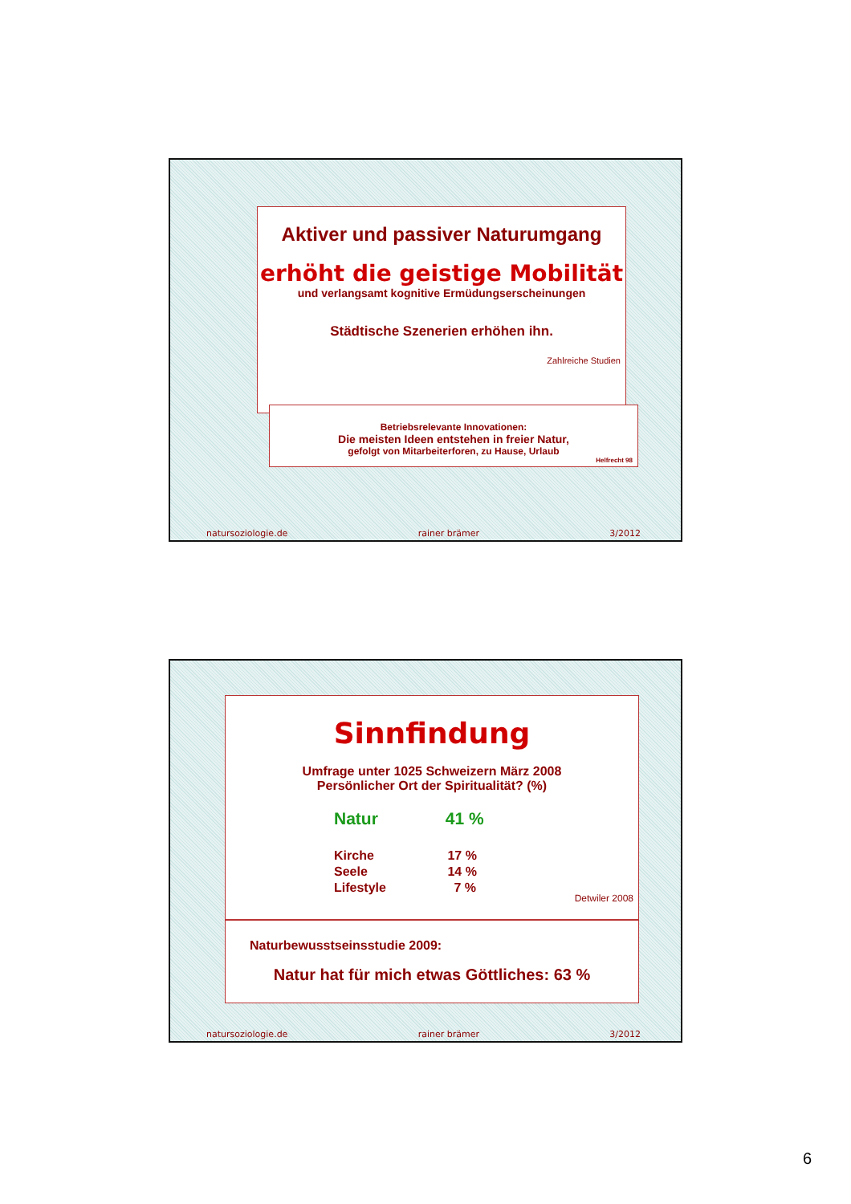Aktiver und passiver Naturumgang
erhöht die geistige Mobilität
und verlangsamt kognitive Ermüdungserscheinungen
Städtische Szenerien erhöhen ihn.
Zahlreiche Studien
Betriebsrelevante Innovationen:
Die meisten Ideen entstehen in freier Natur,
gefolgt von Mitarbeiterforen, zu Hause, Urlaub
Helfrecht 98
natursoziologie.de rainer brämer 3/2012
Sinnfindung
Umfrage unter 1025 Schweizern März 2008
Persönlicher Ort der Spiritualität? (%)
Natur 41 %
Kirche 17 %
Seele 14 %
Lifestyle 7 %
Detwiler 2008
Naturbewusstseinsstudie 2009:
Natur hat für mich etwas Göttliches: 63 %
natursoziologie.de rainer brämer 3/2012
6